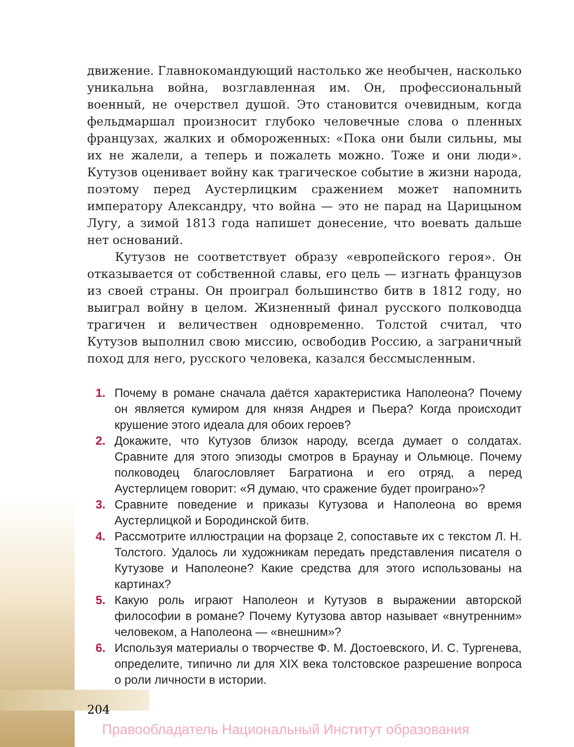движение. Главнокомандующий настолько же необычен, насколько уникальна война, возглавленная им. Он, профессиональный военный, не очерствел душой. Это становится очевидным, когда фельдмаршал произносит глубоко человечные слова о пленных французах, жалких и обмороженных: «Пока они были сильны, мы их не жалели, а теперь и пожалеть можно. Тоже и они люди». Кутузов оценивает войну как трагическое событие в жизни народа, поэтому перед Аустерлицким сражением может напомнить императору Александру, что война — это не парад на Царицыном Лугу, а зимой 1813 года напишет донесение, что воевать дальше нет оснований.
Кутузов не соответствует образу «европейского героя». Он отказывается от собственной славы, его цель — изгнать французов из своей страны. Он проиграл большинство битв в 1812 году, но выиграл войну в целом. Жизненный финал русского полководца трагичен и величествен одновременно. Толстой считал, что Кутузов выполнил свою миссию, освободив Россию, а заграничный поход для него, русского человека, казался бессмысленным.
1. Почему в романе сначала даётся характеристика Наполеона? Почему он является кумиром для князя Андрея и Пьера? Когда происходит крушение этого идеала для обоих героев?
2. Докажите, что Кутузов близок народу, всегда думает о солдатах. Сравните для этого эпизоды смотров в Браунау и Ольмюце. Почему полководец благословляет Багратиона и его отряд, а перед Аустерлицем говорит: «Я думаю, что сражение будет проиграно»?
3. Сравните поведение и приказы Кутузова и Наполеона во время Аустерлицкой и Бородинской битв.
4. Рассмотрите иллюстрации на форзаце 2, сопоставьте их с текстом Л. Н. Толстого. Удалось ли художникам передать представления писателя о Кутузове и Наполеоне? Какие средства для этого использованы на картинах?
5. Какую роль играют Наполеон и Кутузов в выражении авторской философии в романе? Почему Кутузова автор называет «внутренним» человеком, а Наполеона — «внешним»?
6. Используя материалы о творчестве Ф. М. Достоевского, И. С. Тургенева, определите, типично ли для XIX века толстовское разрешение вопроса о роли личности в истории.
204
Правообладатель Национальный Институт образования